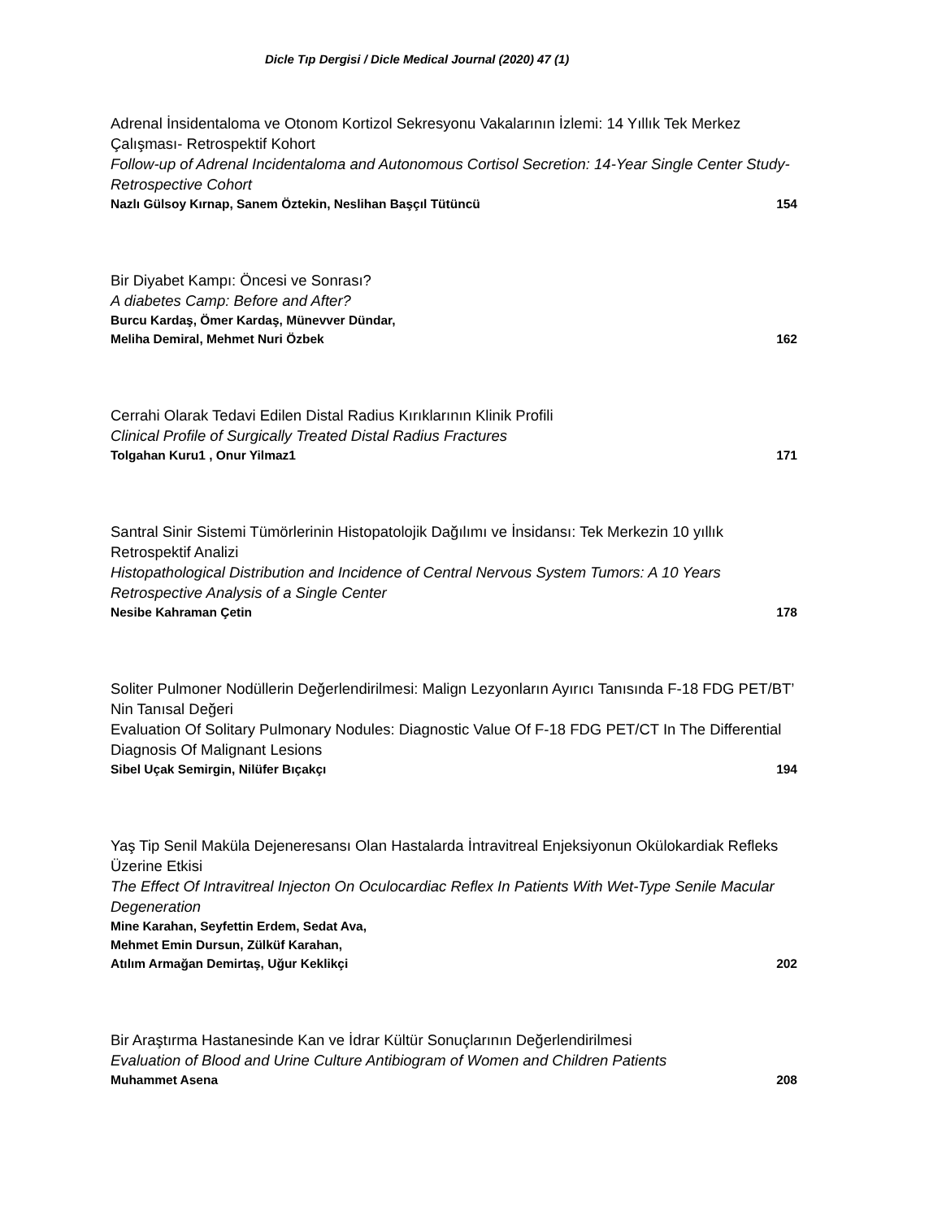Dicle Tıp Dergisi / Dicle Medical Journal (2020) 47 (1)
Adrenal İnsidentaloma ve Otonom Kortizol Sekresyonu Vakalarının İzlemi: 14 Yıllık Tek Merkez Çalışması- Retrospektif Kohort
Follow-up of Adrenal Incidentaloma and Autonomous Cortisol Secretion: 14-Year Single Center Study- Retrospective Cohort
Nazlı Gülsoy Kırnap, Sanem Öztekin, Neslihan Başçıl Tütüncü 154
Bir Diyabet Kampı: Öncesi ve Sonrası?
A diabetes Camp: Before and After?
Burcu Kardaş, Ömer Kardaş, Münevver Dündar,
Meliha Demiral, Mehmet Nuri Özbek
162
Cerrahi Olarak Tedavi Edilen Distal Radius Kırıklarının Klinik Profili
Clinical Profile of Surgically Treated Distal Radius Fractures
Tolgahan Kuru1 , Onur Yilmaz1 171
Santral Sinir Sistemi Tümörlerinin Histopatolojik Dağılımı ve İnsidansı: Tek Merkezin 10 yıllık Retrospektif Analizi
Histopathological Distribution and Incidence of Central Nervous System Tumors: A 10 Years Retrospective Analysis of a Single Center
Nesibe Kahraman Çetin 178
Soliter Pulmoner Nodüllerin Değerlendirilmesi: Malign Lezyonların Ayırıcı Tanısında F-18 FDG PET/BT’ Nin Tanısal Değeri
Evaluation Of Solitary Pulmonary Nodules: Diagnostic Value Of F-18 FDG PET/CT In The Differential Diagnosis Of Malignant Lesions
Sibel Uçak Semirgin, Nilüfer Bıçakçı 194
Yaş Tip Senil Maküla Dejeneresansı Olan Hastalarda İntravitreal Enjeksiyonun Okülokardiak Refleks Üzerine Etkisi
The Effect Of Intravitreal Injecton On Oculocardiac Reflex In Patients With Wet-Type Senile Macular Degeneration
Mine Karahan, Seyfettin Erdem, Sedat Ava,
Mehmet Emin Dursun, Zülküf Karahan,
Atılım Armağan Demirtaş, Uğur Keklikçi
202
Bir Araştırma Hastanesinde Kan ve İdrar Kültür Sonuçlarının Değerlendirilmesi
Evaluation of Blood and Urine Culture Antibiogram of Women and Children Patients
Muhammet Asena 208